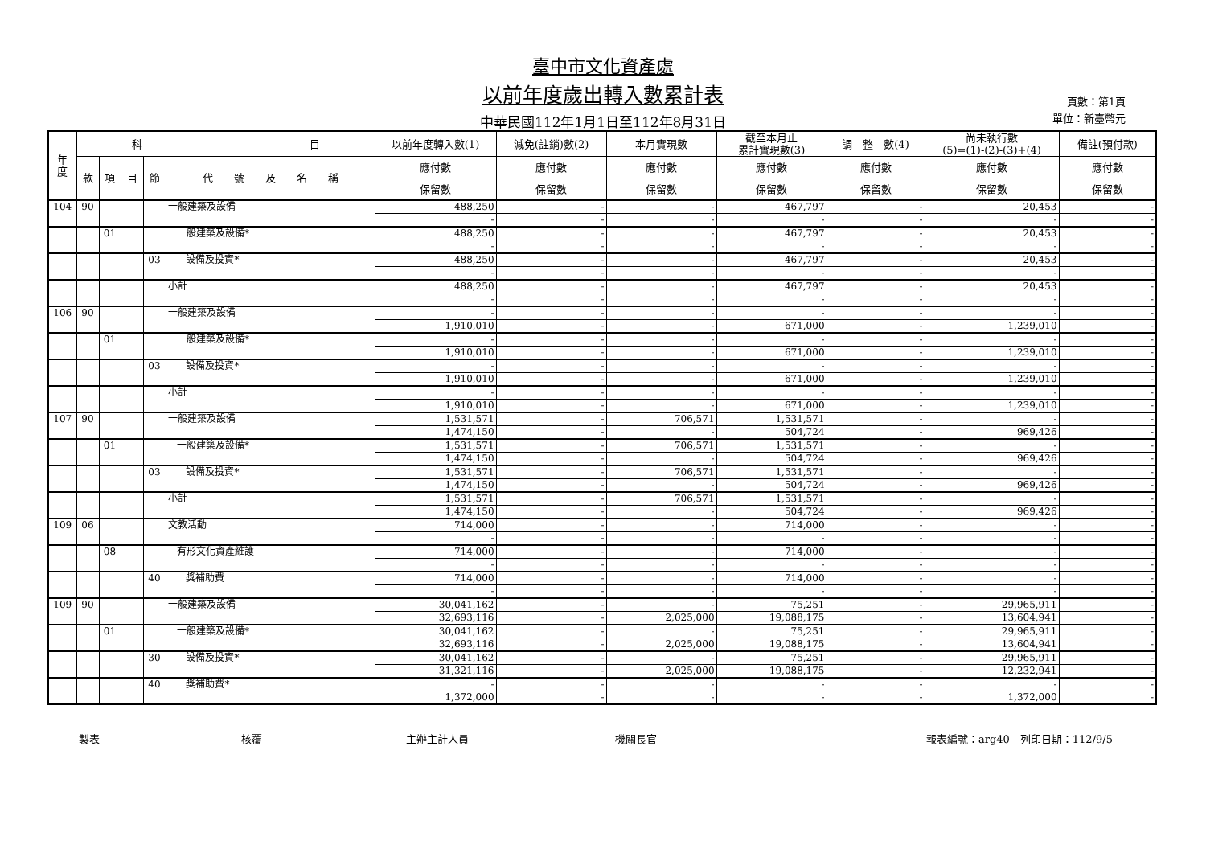臺中市文化資產處
以前年度歲出轉入數累計表
中華民國112年1月1日至112年8月31日
頁數：第1頁
單位：新臺幣元
| 年 度 | 科 目 | | | | | 以前年度轉入數(1) | 減免(註銷)數(2) | 本月實現數 | 截至本月止 累計實現數(3) | 調 整 數(4) | 尚未執行數 (5)=(1)-(2)-(3)+(4) | 備註(預付款) |
| --- | --- | --- | --- | --- | --- | --- | --- | --- | --- | --- | --- | --- |
| | 款 | 項 | 目 | 節 | 代 號 及 名 稱 | 應付數 | 應付數 | 應付數 | 應付數 | 應付數 | 應付數 | 應付數 |
| | | | | | | 保留數 | 保留數 | 保留數 | 保留數 | 保留數 | 保留數 | 保留數 |
| 104 | 90 | | | | 一般建築及設備 | 488,250 | - | - | 467,797 | - | 20,453 | - |
| | | | | | | - | - | - | - | - | - | - |
| | | 01 | | | 一般建築及設備* | 488,250 | - | - | 467,797 | - | 20,453 | - |
| | | | | | | - | - | - | - | - | - | - |
| | | | | 03 | 設備及投資* | 488,250 | - | - | 467,797 | - | 20,453 | - |
| | | | | | | - | - | - | - | - | - | - |
| | | | | | 小計 | 488,250 | - | - | 467,797 | - | 20,453 | - |
| | | | | | | - | - | - | - | - | - | - |
| 106 | 90 | | | | 一般建築及設備 | - | - | - | - | - | - | - |
| | | | | | | 1,910,010 | - | - | 671,000 | - | 1,239,010 | - |
| | | 01 | | | 一般建築及設備* | - | - | - | - | - | - | - |
| | | | | | | 1,910,010 | - | - | 671,000 | - | 1,239,010 | - |
| | | | | 03 | 設備及投資* | - | - | - | - | - | - | - |
| | | | | | | 1,910,010 | - | - | 671,000 | - | 1,239,010 | - |
| | | | | | 小計 | - | - | - | - | - | - | - |
| | | | | | | 1,910,010 | - | - | 671,000 | - | 1,239,010 | - |
| 107 | 90 | | | | 一般建築及設備 | 1,531,571 | - | 706,571 | 1,531,571 | - | - | - |
| | | | | | | 1,474,150 | - | - | 504,724 | - | 969,426 | - |
| | | 01 | | | 一般建築及設備* | 1,531,571 | - | 706,571 | 1,531,571 | - | - | - |
| | | | | | | 1,474,150 | - | - | 504,724 | - | 969,426 | - |
| | | | | 03 | 設備及投資* | 1,531,571 | - | 706,571 | 1,531,571 | - | - | - |
| | | | | | | 1,474,150 | - | - | 504,724 | - | 969,426 | - |
| | | | | | 小計 | 1,531,571 | - | 706,571 | 1,531,571 | - | - | - |
| | | | | | | 1,474,150 | - | - | 504,724 | - | 969,426 | - |
| 109 | 06 | | | | 文教活動 | 714,000 | - | - | 714,000 | - | - | - |
| | | | | | | - | - | - | - | - | - | - |
| | | 08 | | | 有形文化資產維護 | 714,000 | - | - | 714,000 | - | - | - |
| | | | | | | - | - | - | - | - | - | - |
| | | | | 40 | 獎補助費 | 714,000 | - | - | 714,000 | - | - | - |
| | | | | | | - | - | - | - | - | - | - |
| 109 | 90 | | | | 一般建築及設備 | 30,041,162 | - | - | 75,251 | - | 29,965,911 | - |
| | | | | | | 32,693,116 | - | 2,025,000 | 19,088,175 | - | 13,604,941 | - |
| | | 01 | | | 一般建築及設備* | 30,041,162 | - | - | 75,251 | - | 29,965,911 | - |
| | | | | | | 32,693,116 | - | 2,025,000 | 19,088,175 | - | 13,604,941 | - |
| | | | | 30 | 設備及投資* | 30,041,162 | - | - | 75,251 | - | 29,965,911 | - |
| | | | | | | 31,321,116 | - | 2,025,000 | 19,088,175 | - | 12,232,941 | - |
| | | | | 40 | 獎補助費* | - | - | - | - | - | - | - |
| | | | | | | 1,372,000 | - | - | - | - | 1,372,000 | - |
製表 核覆 主辦主計人員 機關長官 報表編號：arg40　列印日期：112/9/5